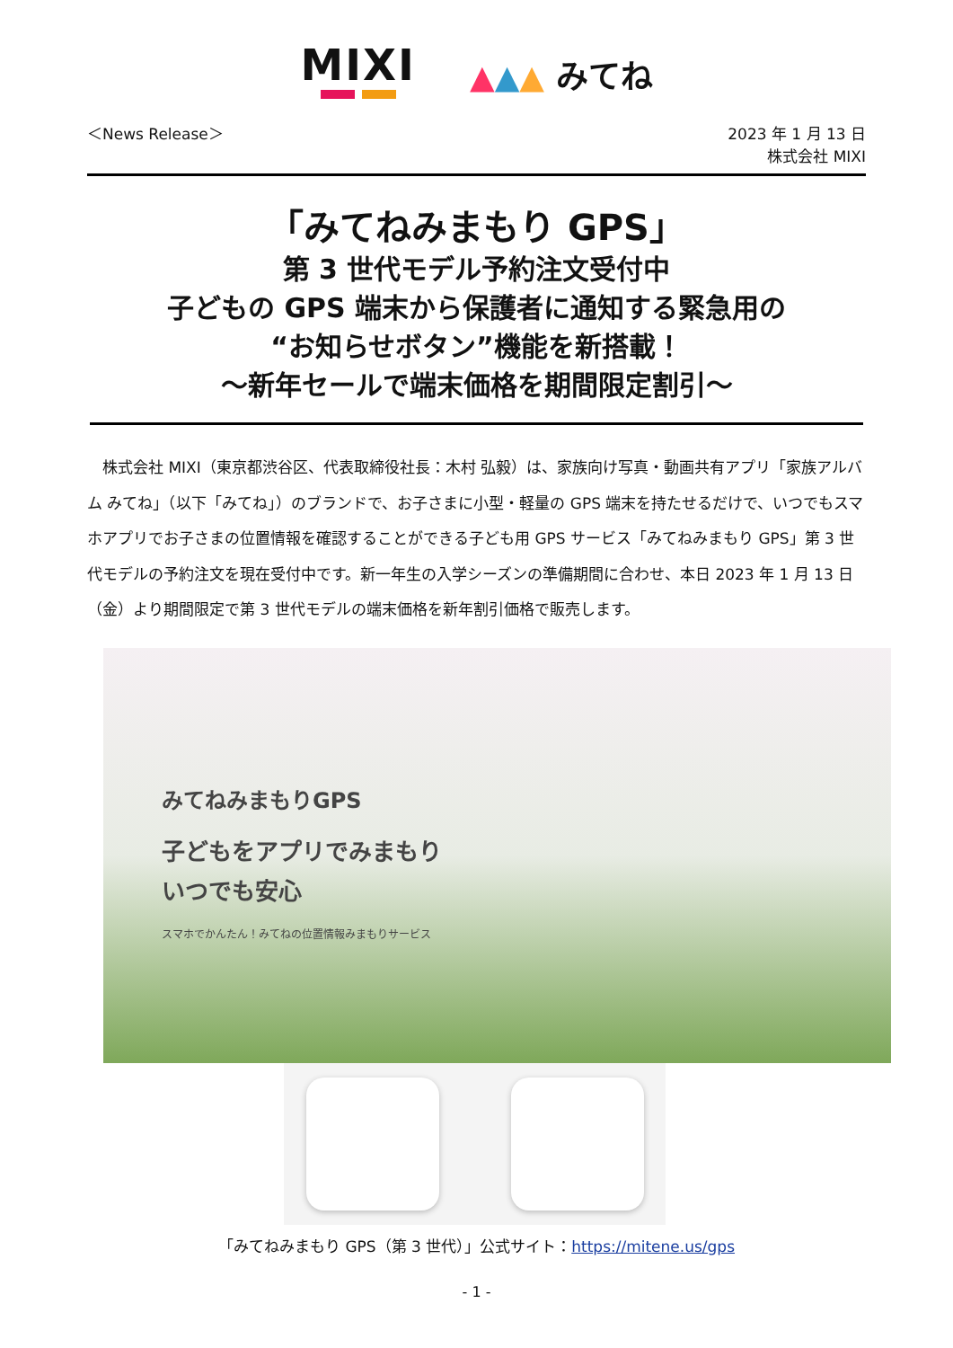MIXI
▲▲▲ みてね
＜News Release＞ 2023 年 1 月 13 日
株式会社 MIXI
「みてねみまもり GPS」
第 3 世代モデル予約注文受付中
子どもの GPS 端末から保護者に通知する緊急用の
“お知らせボタン”機能を新搭載！
～新年セールで端末価格を期間限定割引～
　株式会社 MIXI（東京都渋谷区、代表取締役社長：木村 弘毅）は、家族向け写真・動画共有アプリ「家族アルバム みてね」（以下「みてね」）のブランドで、お子さまに小型・軽量の GPS 端末を持たせるだけで、いつでもスマホアプリでお子さまの位置情報を確認することができる子ども用 GPS サービス「みてねみまもり GPS」第 3 世代モデルの予約注文を現在受付中です。新一年生の入学シーズンの準備期間に合わせ、本日 2023 年 1 月 13 日（金）より期間限定で第 3 世代モデルの端末価格を新年割引価格で販売します。
みてねみまもりGPS
子どもをアプリでみまもり
いつでも安心
スマホでかんたん！みてねの位置情報みまもりサービス
「みてねみまもり GPS（第 3 世代）」公式サイト：https://mitene.us/gps
- 1 -